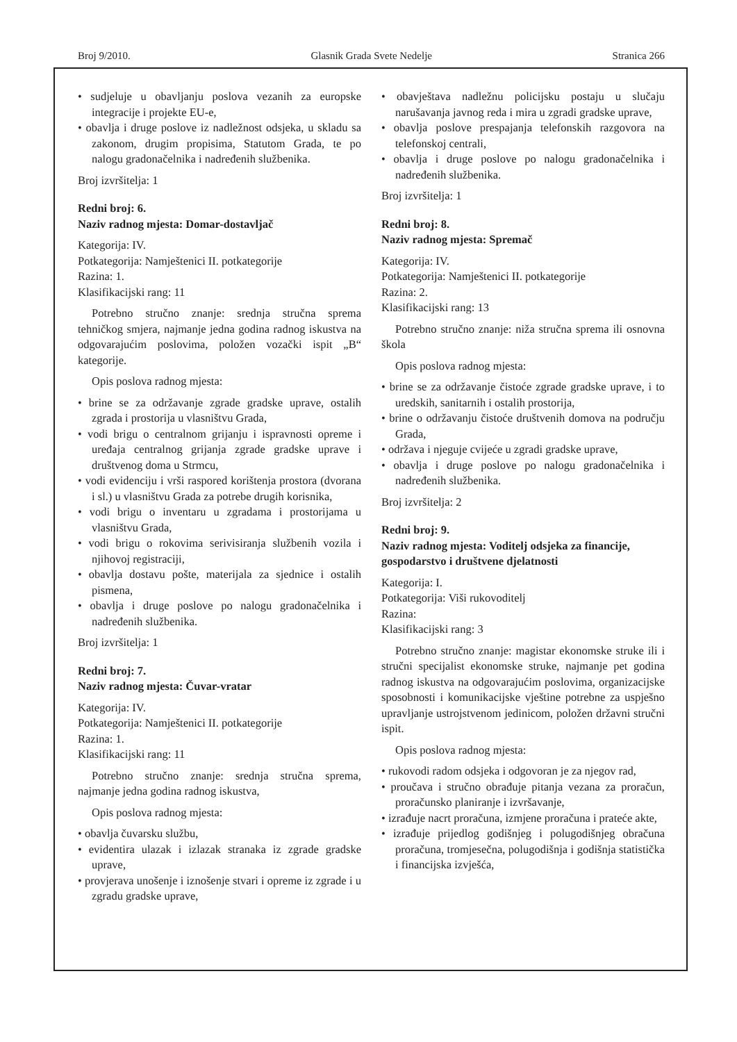Broj 9/2010. Glasnik Grada Svete Nedelje Stranica 266
• sudjeluje u obavljanju poslova vezanih za europske integracije i projekte EU-e,
• obavlja i druge poslove iz nadležnost odsjeka, u skladu sa zakonom, drugim propisima, Statutom Grada, te po nalogu gradonačelnika i nadređenih službenika.
Broj izvršitelja: 1
Redni broj: 6.
Naziv radnog mjesta: Domar-dostavljač
Kategorija: IV.
Potkategorija: Namještenici II. potkategorije
Razina: 1.
Klasifikacijski rang: 11
Potrebno stručno znanje: srednja stručna sprema tehničkog smjera, najmanje jedna godina radnog iskustva na odgovarajućim poslovima, položen vozački ispit „B“ kategorije.
Opis poslova radnog mjesta:
• brine se za održavanje zgrade gradske uprave, ostalih zgrada i prostorija u vlasništvu Grada,
• vodi brigu o centralnom grijanju i ispravnosti opreme i uređaja centralnog grijanja zgrade gradske uprave i društvenog doma u Strmcu,
• vodi evidenciju i vrši raspored korištenja prostora (dvorana i sl.) u vlasništvu Grada za potrebe drugih korisnika,
• vodi brigu o inventaru u zgradama i prostorijama u vlasništvu Grada,
• vodi brigu o rokovima serivisiranja službenih vozila i njihovoj registraciji,
• obavlja dostavu pošte, materijala za sjednice i ostalih pismena,
• obavlja i druge poslove po nalogu gradonačelnika i nadređenih službenika.
Broj izvršitelja: 1
Redni broj: 7.
Naziv radnog mjesta: Čuvar-vratar
Kategorija: IV.
Potkategorija: Namještenici II. potkategorije
Razina: 1.
Klasifikacijski rang: 11
Potrebno stručno znanje: srednja stručna sprema, najmanje jedna godina radnog iskustva,
Opis poslova radnog mjesta:
• obavlja čuvarsku službu,
• evidentira ulazak i izlazak stranaka iz zgrade gradske uprave,
• provjerava unošenje i iznošenje stvari i opreme iz zgrade i u zgradu gradske uprave,
• obavještava nadležnu policijsku postaju u slučaju narušavanja javnog reda i mira u zgradi gradske uprave,
• obavlja poslove prespajanja telefonskih razgovora na telefonskoj centrali,
• obavlja i druge poslove po nalogu gradonačelnika i nadređenih službenika.
Broj izvršitelja: 1
Redni broj: 8.
Naziv radnog mjesta: Spremač
Kategorija: IV.
Potkategorija: Namještenici II. potkategorije
Razina: 2.
Klasifikacijski rang: 13
Potrebno stručno znanje: niža stručna sprema ili osnovna škola
Opis poslova radnog mjesta:
• brine se za održavanje čistoće zgrade gradske uprave, i to uredskih, sanitarnih i ostalih prostorija,
• brine o održavanju čistoće društvenih domova na području Grada,
• održava i njeguje cvijeće u zgradi gradske uprave,
• obavlja i druge poslove po nalogu gradonačelnika i nadređenih službenika.
Broj izvršitelja: 2
Redni broj: 9.
Naziv radnog mjesta: Voditelj odsjeka za financije, gospodarstvo i društvene djelatnosti
Kategorija: I.
Potkategorija: Viši rukovoditelj
Razina:
Klasifikacijski rang: 3
Potrebno stručno znanje: magistar ekonomske struke ili i stručni specijalist ekonomske struke, najmanje pet godina radnog iskustva na odgovarajućim poslovima, organizacijske sposobnosti i komunikacijske vještine potrebne za uspješno upravljanje ustrojstvenom jedinicom, položen državni stručni ispit.
Opis poslova radnog mjesta:
• rukovodi radom odsjeka i odgovoran je za njegov rad,
• proučava i stručno obrađuje pitanja vezana za proračun, proračunsko planiranje i izvršavanje,
• izrađuje nacrt proračuna, izmjene proračuna i prateće akte,
• izrađuje prijedlog godišnjeg i polugodišnjeg obračuna proračuna, tromjesečna, polugodišnja i godišnja statistička i financijska izvješća,